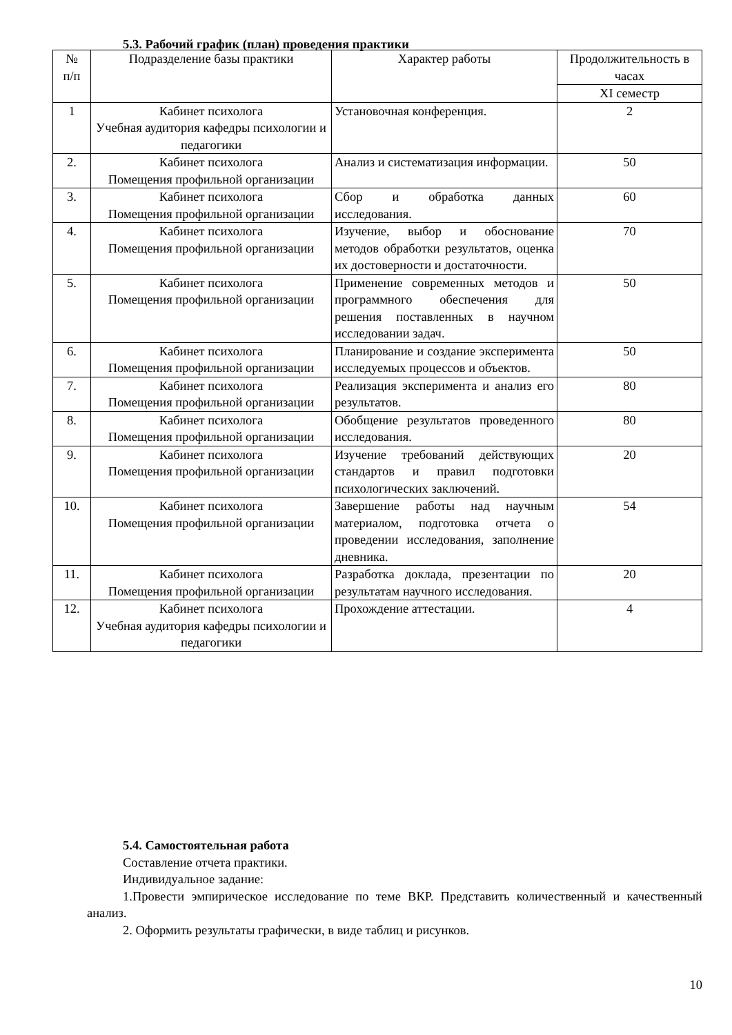5.3. Рабочий график (план) проведения практики
| № п/п | Подразделение базы практики | Характер работы | Продолжительность в часах |
| --- | --- | --- | --- |
| | | | XI семестр |
| 1 | Кабинет психолога Учебная аудитория кафедры психологии и педагогики | Установочная конференция. | 2 |
| 2. | Кабинет психолога Помещения профильной организации | Анализ и систематизация информации. | 50 |
| 3. | Кабинет психолога Помещения профильной организации | Сбор и обработка данных исследования. | 60 |
| 4. | Кабинет психолога Помещения профильной организации | Изучение, выбор и обоснование методов обработки результатов, оценка их достоверности и достаточности. | 70 |
| 5. | Кабинет психолога Помещения профильной организации | Применение современных методов и программного обеспечения для решения поставленных в научном исследовании задач. | 50 |
| 6. | Кабинет психолога Помещения профильной организации | Планирование и создание эксперимента исследуемых процессов и объектов. | 50 |
| 7. | Кабинет психолога Помещения профильной организации | Реализация эксперимента и анализ его результатов. | 80 |
| 8. | Кабинет психолога Помещения профильной организации | Обобщение результатов проведенного исследования. | 80 |
| 9. | Кабинет психолога Помещения профильной организации | Изучение требований действующих стандартов и правил подготовки психологических заключений. | 20 |
| 10. | Кабинет психолога Помещения профильной организации | Завершение работы над научным материалом, подготовка отчета о проведении исследования, заполнение дневника. | 54 |
| 11. | Кабинет психолога Помещения профильной организации | Разработка доклада, презентации по результатам научного исследования. | 20 |
| 12. | Кабинет психолога Учебная аудитория кафедры психологии и педагогики | Прохождение аттестации. | 4 |
5.4. Самостоятельная работа
Составление отчета практики.
Индивидуальное задание:
1.Провести эмпирическое исследование по теме ВКР. Представить количественный и качественный анализ.
2. Оформить результаты графически, в виде таблиц и рисунков.
10